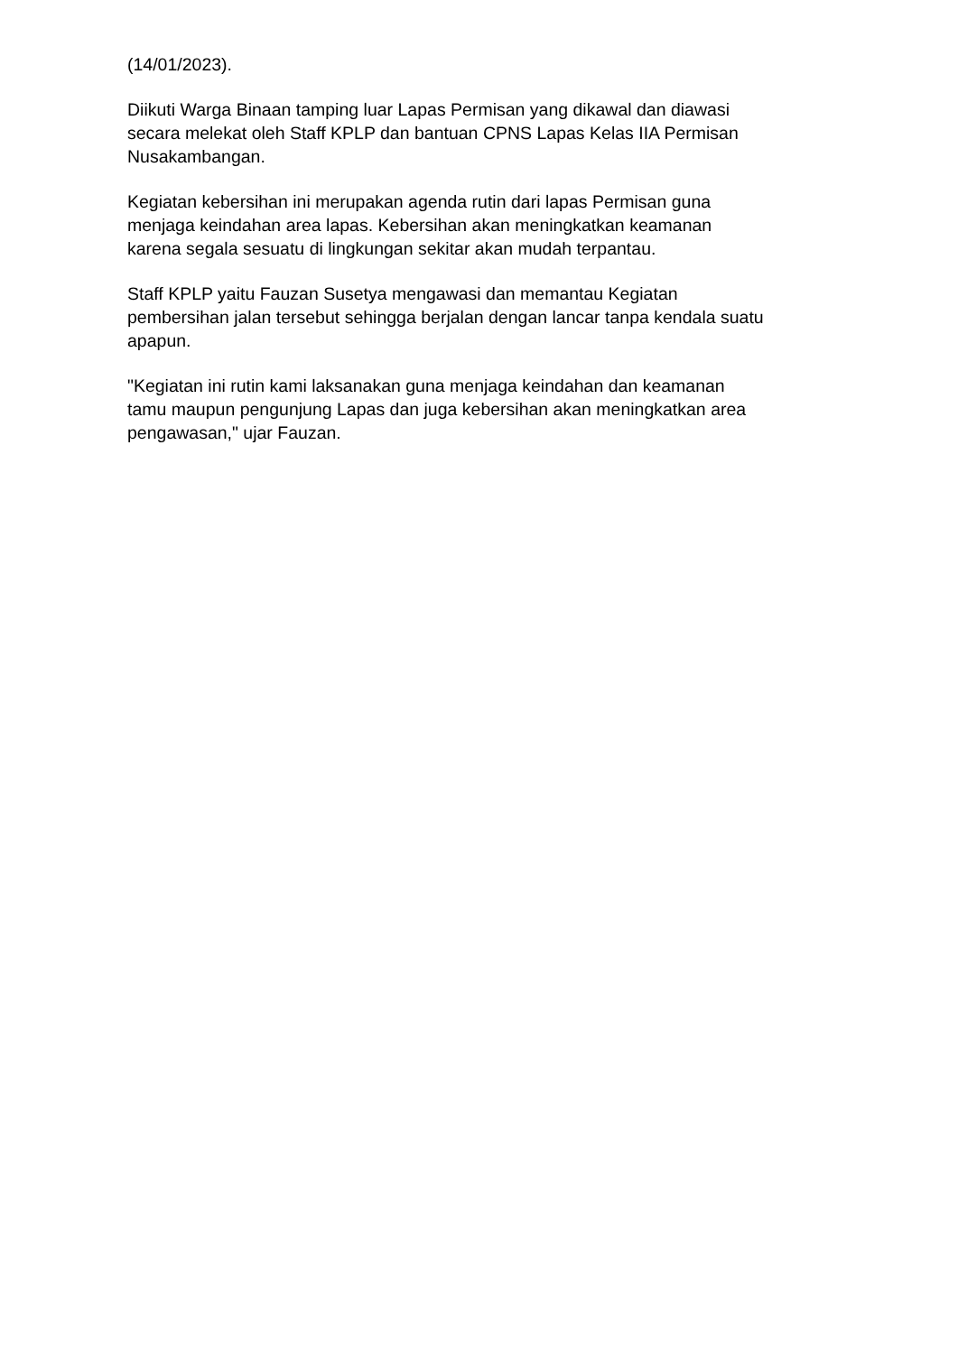(14/01/2023).
Diikuti Warga Binaan tamping luar Lapas Permisan yang dikawal dan diawasi
secara melekat oleh Staff KPLP dan bantuan CPNS Lapas Kelas IIA Permisan
Nusakambangan.
Kegiatan kebersihan ini merupakan agenda rutin dari lapas Permisan guna
menjaga keindahan area lapas. Kebersihan akan meningkatkan keamanan
karena segala sesuatu di lingkungan sekitar akan mudah terpantau.
Staff KPLP yaitu Fauzan Susetya mengawasi dan memantau Kegiatan
pembersihan jalan tersebut sehingga berjalan dengan lancar tanpa kendala suatu
apapun.
"Kegiatan ini rutin kami laksanakan guna menjaga keindahan dan keamanan
tamu maupun pengunjung Lapas dan juga kebersihan akan meningkatkan area
pengawasan," ujar Fauzan.